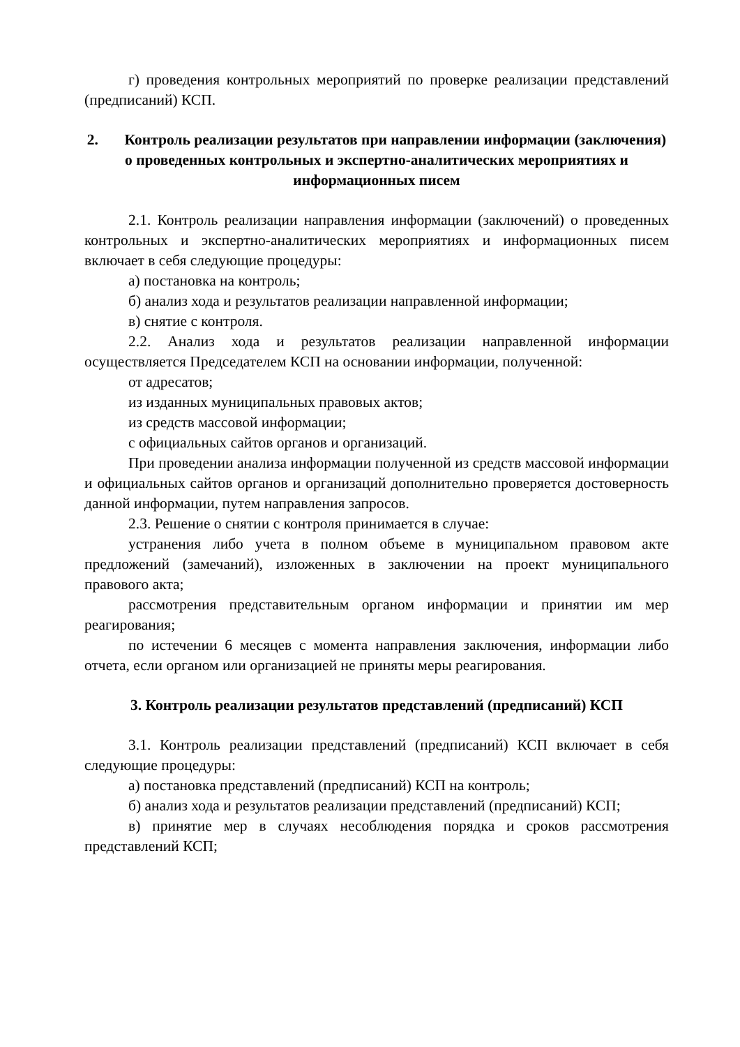г) проведения контрольных мероприятий по проверке реализации представлений (предписаний) КСП.
2. Контроль реализации результатов при направлении информации (заключения) о проведенных контрольных и экспертно-аналитических мероприятиях и информационных писем
2.1. Контроль реализации направления информации (заключений) о проведенных контрольных и экспертно-аналитических мероприятиях и информационных писем включает в себя следующие процедуры:
а) постановка на контроль;
б) анализ хода и результатов реализации направленной информации;
в) снятие с контроля.
2.2. Анализ хода и результатов реализации направленной информации осуществляется Председателем КСП на основании информации, полученной:
от адресатов;
из изданных муниципальных правовых актов;
из средств массовой информации;
с официальных сайтов органов и организаций.
При проведении анализа информации полученной из средств массовой информации и официальных сайтов органов и организаций дополнительно проверяется достоверность данной информации, путем направления запросов.
2.3. Решение о снятии с контроля принимается в случае:
устранения либо учета в полном объеме в муниципальном правовом акте предложений (замечаний), изложенных в заключении на проект муниципального правового акта;
рассмотрения представительным органом информации и принятии им мер реагирования;
по истечении 6 месяцев с момента направления заключения, информации либо отчета, если органом или организацией не приняты меры реагирования.
3. Контроль реализации результатов представлений (предписаний) КСП
3.1. Контроль реализации представлений (предписаний) КСП включает в себя следующие процедуры:
а) постановка представлений (предписаний) КСП на контроль;
б) анализ хода и результатов реализации представлений (предписаний) КСП;
в) принятие мер в случаях несоблюдения порядка и сроков рассмотрения представлений КСП;